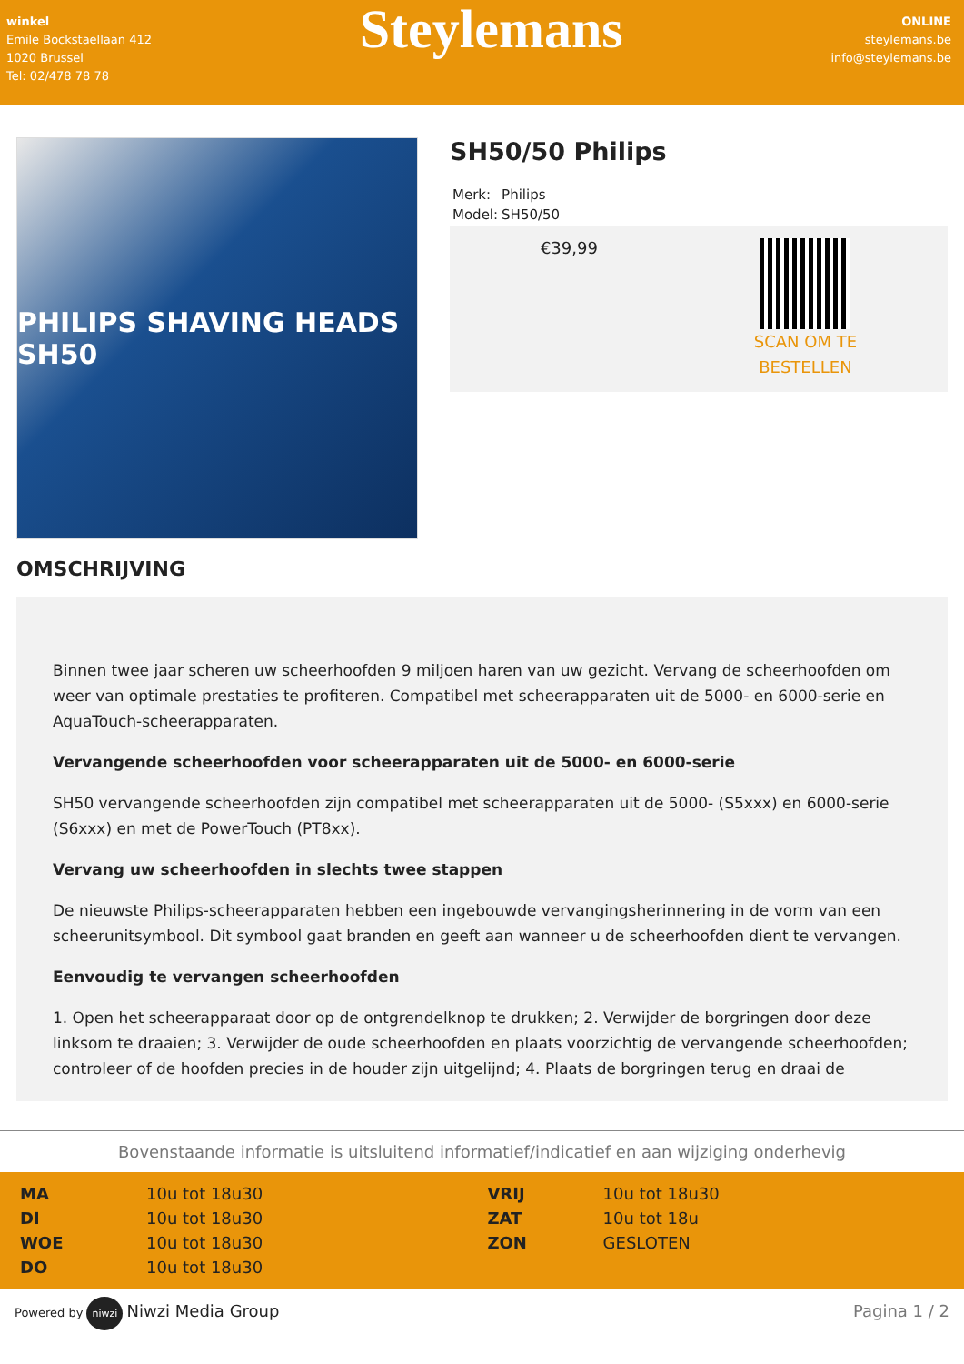winkel
Emile Bockstaellaan 412
1020 Brussel
Tel: 02/478 78 78
Steylemans
ONLINE
steylemans.be
info@steylemans.be
PHILIPS SHAVING HEADS SH50
SH50/50 Philips
| Merk: | Philips |
| Model: | SH50/50 |
€39,99
SCAN OM TE
BESTELLEN
OMSCHRIJVING
Binnen twee jaar scheren uw scheerhoofden 9 miljoen haren van uw gezicht. Vervang de scheerhoofden om weer van optimale prestaties te profiteren. Compatibel met scheerapparaten uit de 5000- en 6000-serie en AquaTouch-scheerapparaten.
Vervangende scheerhoofden voor scheerapparaten uit de 5000- en 6000-serie
SH50 vervangende scheerhoofden zijn compatibel met scheerapparaten uit de 5000- (S5xxx) en 6000-serie (S6xxx) en met de PowerTouch (PT8xx).
Vervang uw scheerhoofden in slechts twee stappen
De nieuwste Philips-scheerapparaten hebben een ingebouwde vervangingsherinnering in de vorm van een scheerunitsymbool. Dit symbool gaat branden en geeft aan wanneer u de scheerhoofden dient te vervangen.
Eenvoudig te vervangen scheerhoofden
1. Open het scheerapparaat door op de ontgrendelknop te drukken; 2. Verwijder de borgringen door deze linksom te draaien; 3. Verwijder de oude scheerhoofden en plaats voorzichtig de vervangende scheerhoofden; controleer of de hoofden precies in de houder zijn uitgelijnd; 4. Plaats de borgringen terug en draai de
Bovenstaande informatie is uitsluitend informatief/indicatief en aan wijziging onderhevig
| MA | 10u tot 18u30 | VRIJ | 10u tot 18u30 |
| DI | 10u tot 18u30 | ZAT | 10u tot 18u |
| WOE | 10u tot 18u30 | ZON | GESLOTEN |
| DO | 10u tot 18u30 | | |
Powered by niwzi Niwzi Media Group
Pagina 1 / 2